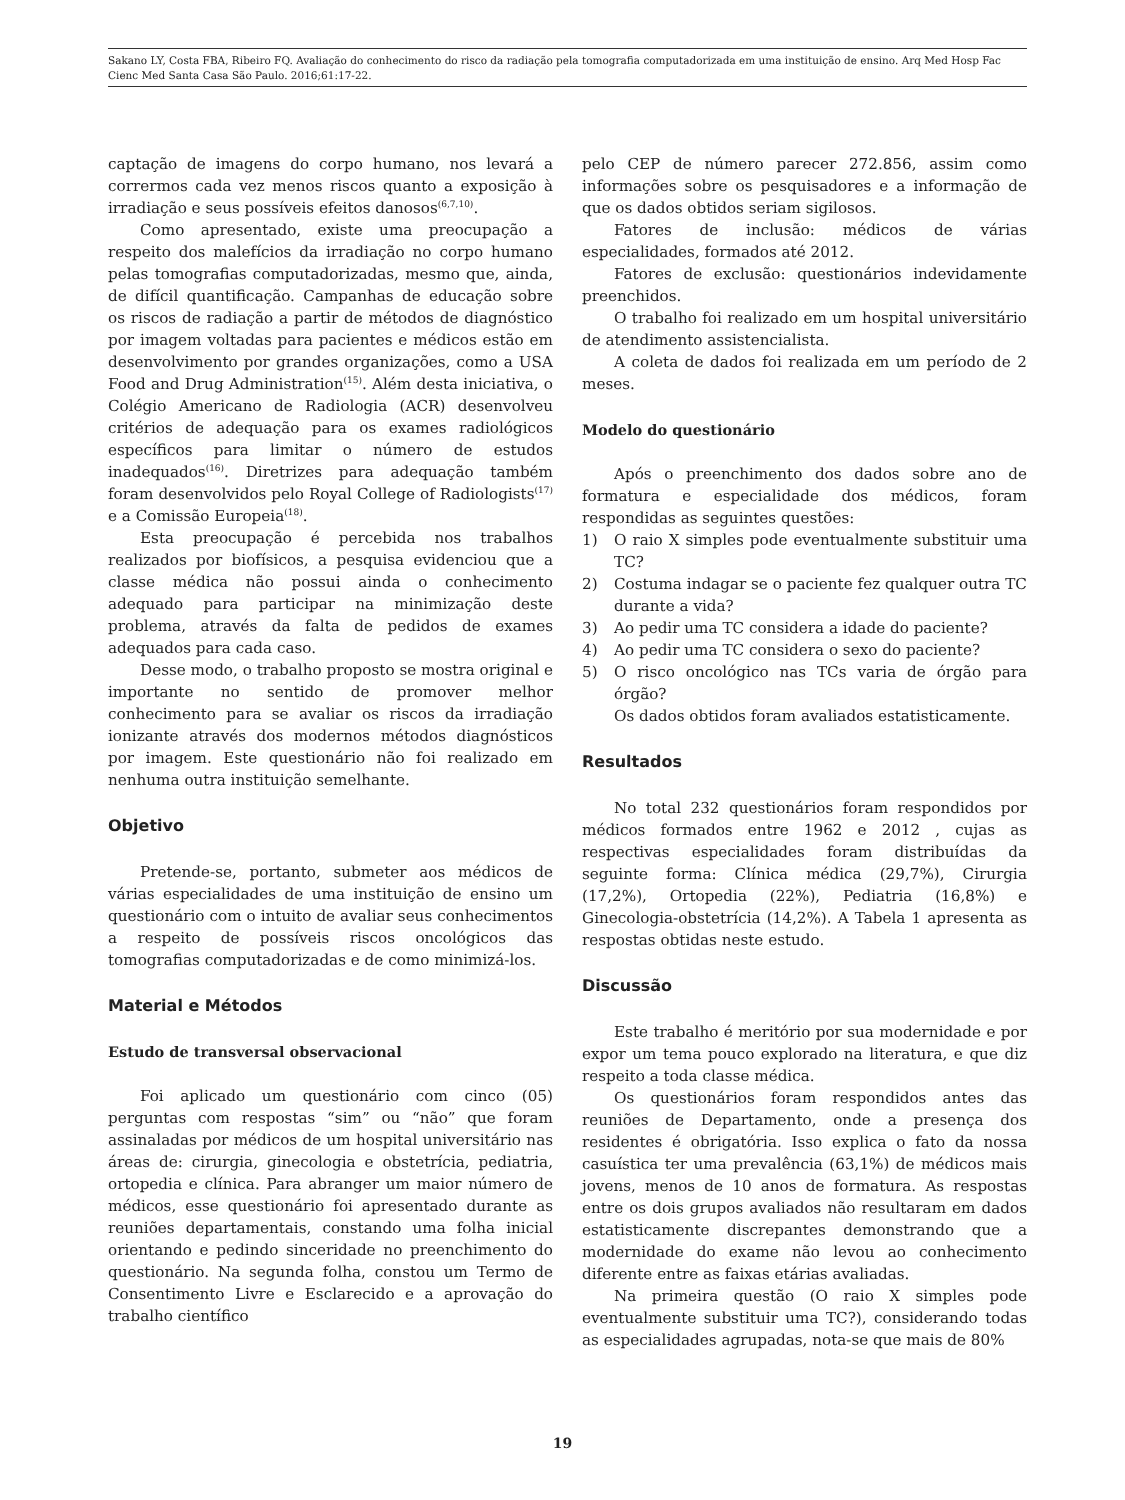Sakano LY, Costa FBA, Ribeiro FQ. Avaliação do conhecimento do risco da radiação pela tomografia computadorizada em uma instituição de ensino. Arq Med Hosp Fac Cienc Med Santa Casa São Paulo. 2016;61:17-22.
captação de imagens do corpo humano, nos levará a corrermos cada vez menos riscos quanto a exposição à irradiação e seus possíveis efeitos danosos<sup>(6,7,10)</sup>.
Como apresentado, existe uma preocupação a respeito dos malefícios da irradiação no corpo humano pelas tomografias computadorizadas, mesmo que, ainda, de difícil quantificação. Campanhas de educação sobre os riscos de radiação a partir de métodos de diagnóstico por imagem voltadas para pacientes e médicos estão em desenvolvimento por grandes organizações, como a USA Food and Drug Administration<sup>(15)</sup>. Além desta iniciativa, o Colégio Americano de Radiologia (ACR) desenvolveu critérios de adequação para os exames radiológicos específicos para limitar o número de estudos inadequados<sup>(16)</sup>. Diretrizes para adequação também foram desenvolvidos pelo Royal College of Radiologists<sup>(17)</sup> e a Comissão Europeia<sup>(18)</sup>.
Esta preocupação é percebida nos trabalhos realizados por biofísicos, a pesquisa evidenciou que a classe médica não possui ainda o conhecimento adequado para participar na minimização deste problema, através da falta de pedidos de exames adequados para cada caso.
Desse modo, o trabalho proposto se mostra original e importante no sentido de promover melhor conhecimento para se avaliar os riscos da irradiação ionizante através dos modernos métodos diagnósticos por imagem. Este questionário não foi realizado em nenhuma outra instituição semelhante.
Objetivo
Pretende-se, portanto, submeter aos médicos de várias especialidades de uma instituição de ensino um questionário com o intuito de avaliar seus conhecimentos a respeito de possíveis riscos oncológicos das tomografias computadorizadas e de como minimizá-los.
Material e Métodos
Estudo de transversal observacional
Foi aplicado um questionário com cinco (05) perguntas com respostas “sim” ou “não” que foram assinaladas por médicos de um hospital universitário nas áreas de: cirurgia, ginecologia e obstetrícia, pediatria, ortopedia e clínica. Para abranger um maior número de médicos, esse questionário foi apresentado durante as reuniões departamentais, constando uma folha inicial orientando e pedindo sinceridade no preenchimento do questionário. Na segunda folha, constou um Termo de Consentimento Livre e Esclarecido e a aprovação do trabalho científico
pelo CEP de número parecer 272.856, assim como informações sobre os pesquisadores e a informação de que os dados obtidos seriam sigilosos.
Fatores de inclusão: médicos de várias especialidades, formados até 2012.
Fatores de exclusão: questionários indevidamente preenchidos.
O trabalho foi realizado em um hospital universitário de atendimento assistencialista.
A coleta de dados foi realizada em um período de 2 meses.
Modelo do questionário
Após o preenchimento dos dados sobre ano de formatura e especialidade dos médicos, foram respondidas as seguintes questões:
1) O raio X simples pode eventualmente substituir uma TC?
2) Costuma indagar se o paciente fez qualquer outra TC durante a vida?
3) Ao pedir uma TC considera a idade do paciente?
4) Ao pedir uma TC considera o sexo do paciente?
5) O risco oncológico nas TCs varia de órgão para órgão?
Os dados obtidos foram avaliados estatisticamente.
Resultados
No total 232 questionários foram respondidos por médicos formados entre 1962 e 2012 , cujas as respectivas especialidades foram distribuídas da seguinte forma: Clínica médica (29,7%), Cirurgia (17,2%), Ortopedia (22%), Pediatria (16,8%) e Ginecologia-obstetrícia (14,2%). A Tabela 1 apresenta as respostas obtidas neste estudo.
Discussão
Este trabalho é meritório por sua modernidade e por expor um tema pouco explorado na literatura, e que diz respeito a toda classe médica.
Os questionários foram respondidos antes das reuniões de Departamento, onde a presença dos residentes é obrigatória. Isso explica o fato da nossa casuística ter uma prevalência (63,1%) de médicos mais jovens, menos de 10 anos de formatura. As respostas entre os dois grupos avaliados não resultaram em dados estatisticamente discrepantes demonstrando que a modernidade do exame não levou ao conhecimento diferente entre as faixas etárias avaliadas.
Na primeira questão (O raio X simples pode eventualmente substituir uma TC?), considerando todas as especialidades agrupadas, nota-se que mais de 80%
19